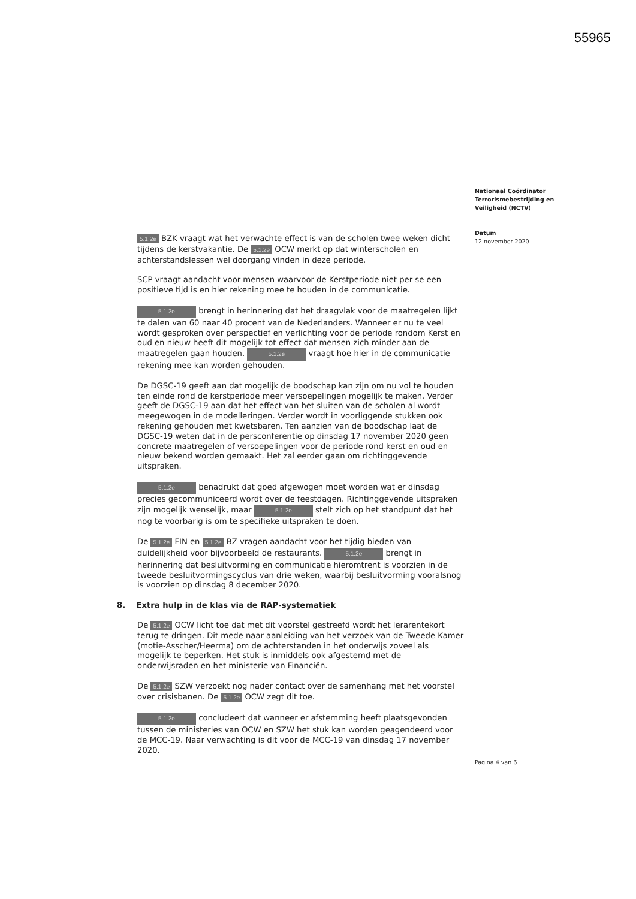55965
Nationaal Coördinator
Terrorismebestrijding en
Veiligheid (NCTV)
Datum
12 november 2020
5.1.2e BZK vraagt wat het verwachte effect is van de scholen twee weken dicht tijdens de kerstvakantie. De 5.1.2e OCW merkt op dat winterscholen en achterstandslessen wel doorgang vinden in deze periode.
SCP vraagt aandacht voor mensen waarvoor de Kerstperiode niet per se een positieve tijd is en hier rekening mee te houden in de communicatie.
5.1.2e brengt in herinnering dat het draagvlak voor de maatregelen lijkt te dalen van 60 naar 40 procent van de Nederlanders. Wanneer er nu te veel wordt gesproken over perspectief en verlichting voor de periode rondom Kerst en oud en nieuw heeft dit mogelijk tot effect dat mensen zich minder aan de maatregelen gaan houden. 5.1.2e vraagt hoe hier in de communicatie rekening mee kan worden gehouden.
De DGSC-19 geeft aan dat mogelijk de boodschap kan zijn om nu vol te houden ten einde rond de kerstperiode meer versoepelingen mogelijk te maken. Verder geeft de DGSC-19 aan dat het effect van het sluiten van de scholen al wordt meegewogen in de modelleringen. Verder wordt in voorliggende stukken ook rekening gehouden met kwetsbaren. Ten aanzien van de boodschap laat de DGSC-19 weten dat in de persconferentie op dinsdag 17 november 2020 geen concrete maatregelen of versoepelingen voor de periode rond kerst en oud en nieuw bekend worden gemaakt. Het zal eerder gaan om richtinggevende uitspraken.
5.1.2e benadrukt dat goed afgewogen moet worden wat er dinsdag precies gecommuniceerd wordt over de feestdagen. Richtinggevende uitspraken zijn mogelijk wenselijk, maar 5.1.2e stelt zich op het standpunt dat het nog te voorbarig is om te specifieke uitspraken te doen.
De 5.1.2e FIN en 5.1.2e BZ vragen aandacht voor het tijdig bieden van duidelijkheid voor bijvoorbeeld de restaurants. 5.1.2e brengt in herinnering dat besluitvorming en communicatie hieromtrent is voorzien in de tweede besluitvormingscyclus van drie weken, waarbij besluitvorming vooralsnog is voorzien op dinsdag 8 december 2020.
8. Extra hulp in de klas via de RAP-systematiek
De 5.1.2e OCW licht toe dat met dit voorstel gestreefd wordt het lerarentekort terug te dringen. Dit mede naar aanleiding van het verzoek van de Tweede Kamer (motie-Asscher/Heerma) om de achterstanden in het onderwijs zoveel als mogelijk te beperken. Het stuk is inmiddels ook afgestemd met de onderwijsraden en het ministerie van Financiën.
De 5.1.2e SZW verzoekt nog nader contact over de samenhang met het voorstel over crisisbanen. De 5.1.2e OCW zegt dit toe.
5.1.2e concludeert dat wanneer er afstemming heeft plaatsgevonden tussen de ministeries van OCW en SZW het stuk kan worden geagendeerd voor de MCC-19. Naar verwachting is dit voor de MCC-19 van dinsdag 17 november 2020.
Pagina 4 van 6